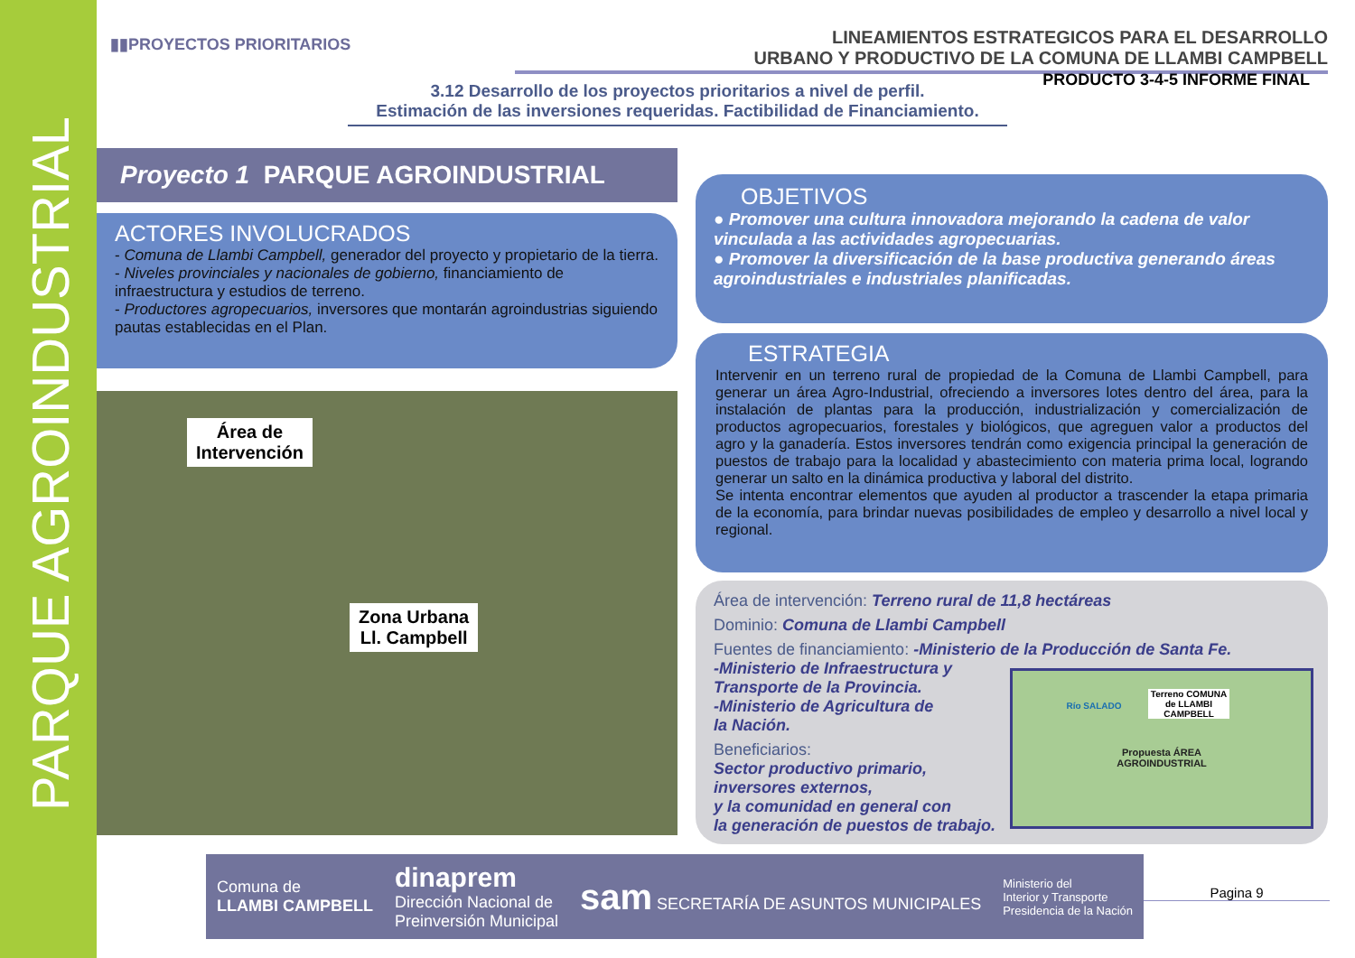PARQUE AGROINDUSTRIAL
▮▮PROYECTOS PRIORITARIOS
LINEAMIENTOS ESTRATEGICOS PARA EL DESARROLLO
URBANO Y PRODUCTIVO DE LA COMUNA DE LLAMBI CAMPBELL
PRODUCTO 3-4-5 INFORME FINAL
3.12 Desarrollo de los proyectos prioritarios a nivel de perfil.
Estimación de las inversiones requeridas. Factibilidad de Financiamiento.
Proyecto 1 PARQUE AGROINDUSTRIAL
ACTORES INVOLUCRADOS
- Comuna de Llambi Campbell, generador del proyecto y propietario de la tierra.
- Niveles provinciales y nacionales de gobierno, financiamiento de infraestructura y estudios de terreno.
- Productores agropecuarios, inversores que montarán agroindustrias siguiendo pautas establecidas en el Plan.
OBJETIVOS
● Promover una cultura innovadora mejorando la cadena de valor vinculada a las actividades agropecuarias.
● Promover la diversificación de la base productiva generando áreas agroindustriales e industriales planificadas.
ESTRATEGIA
Intervenir en un terreno rural de propiedad de la Comuna de Llambi Campbell, para generar un área Agro-Industrial, ofreciendo a inversores lotes dentro del área, para la instalación de plantas para la producción, industrialización y comercialización de productos agropecuarios, forestales y biológicos, que agreguen valor a productos del agro y la ganadería. Estos inversores tendrán como exigencia principal la generación de puestos de trabajo para la localidad y abastecimiento con materia prima local, logrando generar un salto en la dinámica productiva y laboral del distrito.
Se intenta encontrar elementos que ayuden al productor a trascender la etapa primaria de la economía, para brindar nuevas posibilidades de empleo y desarrollo a nivel local y regional.
Área de
Intervención
Zona Urbana
Ll. Campbell
Área de intervención: Terreno rural de 11,8 hectáreas
Dominio: Comuna de Llambi Campbell
Fuentes de financiamiento: -Ministerio de la Producción de Santa Fe.
-Ministerio de Infraestructura y
Transporte de la Provincia.
-Ministerio de Agricultura de
la Nación.
Beneficiarios:
Sector productivo primario,
inversores externos,
y la comunidad en general con
la generación de puestos de trabajo.
Terreno COMUNA de LLAMBI CAMPBELL
Río SALADO
Propuesta ÁREA
AGROINDUSTRIAL
Comuna de
LLAMBI CAMPBELL
dinaprem
Dirección Nacional de
Preinversión Municipal
sam SECRETARÍA DE ASUNTOS MUNICIPALES
Ministerio del
Interior y Transporte
Presidencia de la Nación
Pagina 9